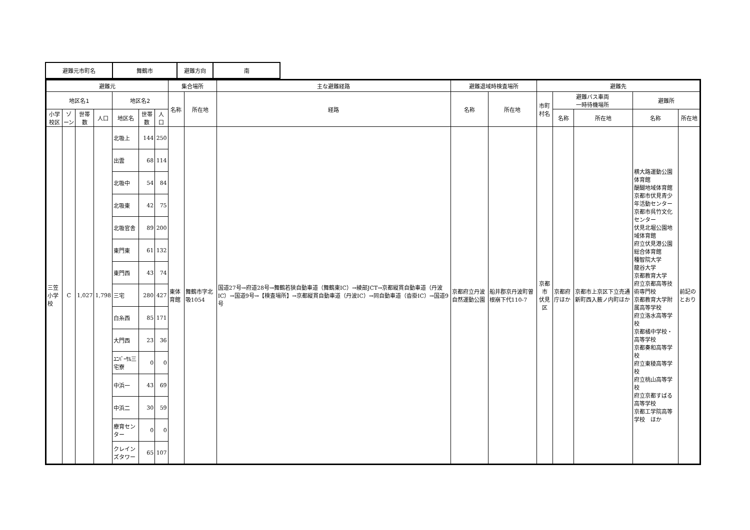| 避難元市町名 | 舞鶴市 | 避難方向 | 南 |
| 避難元 | | | | | | | 集合場所 | | 主な避難経路 | 避難退域時検査場所 | | 避難先 | | | | |
| --- | --- | --- | --- | --- | --- | --- | --- | --- | --- | --- | --- | --- | --- | --- | --- | --- |
| 地区名1 | | | | 地区名2 | | | 名称 | 所在地 | 経路 | 名称 | 所在地 | 市町村名 | 避難バス車両 一時待機場所 | | 避難所 | |
| 小学校区 | ゾーン | 世帯数 | 人口 | 地区名 | 世帯数 | 人口 | | | | | | | 名称 | 所在地 | 名称 | 所在地 |
| 三笠 小学校 | C | 1,027 | 1,798 | 北吸上 | 144 | 250 | 東体育館 | 舞鶴市字北吸1054 | 国道27号→府道28号→舞鶴若狭自動車道（舞鶴東IC）→綾部JCT→京都縦貫自動車道（丹波IC）→国道9号→【検査場所】→京都縦貫自動車道（丹波IC）→同自動車道（沓掛IC）→国道9号 | 京都府立丹波自然運動公園 | 船井郡京丹波町曽根崩下代110-7 | 京都市 伏見区 | 京都府庁ほか | 京都市上京区下立売通新町西入薮ノ内町ほか | 横大路運動公園体育館 醍醐地域体育館 京都市伏見青少年活動センター 京都市呉竹文化センター 伏見北堀公園地域体育館 府立伏見港公園総合体育館 種智院大学 龍谷大学 京都教育大学 府立京都高等技術専門校 京都教育大学附属高等学校 府立洛水高等学校 京都橘中学校・高等学校 京都奏和高等学校 府立東稜高等学校 府立桃山高等学校 府立京都すばる高等学校 京都工学院高等学校 ほか | 前記のとおり |
| | | | | 出雲 | 68 | 114 | | | | | | | | | | |
| | | | | 北吸中 | 54 | 84 | | | | | | | | | | |
| | | | | 北吸東 | 42 | 75 | | | | | | | | | | |
| | | | | 北吸官舎 | 89 | 200 | | | | | | | | | | |
| | | | | 東門東 | 61 | 132 | | | | | | | | | | |
| | | | | 東門西 | 43 | 74 | | | | | | | | | | |
| | | | | 三宅 | 280 | 427 | | | | | | | | | | |
| | | | | 白糸西 | 85 | 171 | | | | | | | | | | |
| | | | | 大門西 | 23 | 36 | | | | | | | | | | |
| | | | | ﾕﾆﾊﾞｰｻﾙ三宅寮 | 0 | 0 | | | | | | | | | | |
| | | | | 中浜一 | 43 | 69 | | | | | | | | | | |
| | | | | 中浜二 | 30 | 59 | | | | | | | | | | |
| | | | | 療育センター | 0 | 0 | | | | | | | | | | |
| | | | | クレインズタワー | 65 | 107 | | | | | | | | | | |